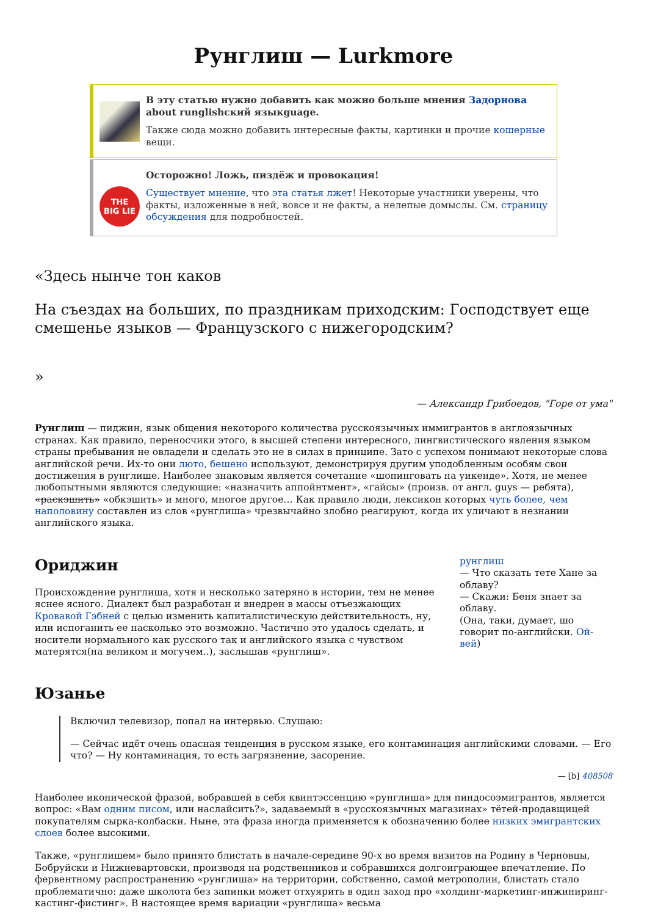Рунглиш — Lurkmore
В эту статью нужно добавить как можно больше мнения Задорнова about runglishский языкguage.
Также сюда можно добавить интересные факты, картинки и прочие кошерные вещи.
THE
BIG LIE
Осторожно! Ложь, пиздёж и провокация!
Существует мнение, что эта статья лжет! Некоторые участники уверены, что факты, изложенные в ней, вовсе и не факты, а нелепые домыслы. См. страницу обсуждения для подробностей.
«Здесь нынче тон каков
На съездах на больших, по праздникам приходским: Господствует еще смешенье языков — Французского с нижегородским?
»
— Александр Грибоедов, "Горе от ума"
Рунглиш — пиджин, язык общения некоторого количества русскоязычных иммигрантов в англоязычных странах. Как правило, переносчики этого, в высшей степени интересного, лингвистического явления языком страны пребывания не овладели и сделать это не в силах в принципе. Зато с успехом понимают некоторые слова английской речи. Их-то они люто, бешено используют, демонстрируя другим уподобленным особям свои достижения в рунглише. Наиболее знаковым является сочетание «шопинговать на уикенде». Хотя, не менее любопытными являются следующие: «назначить аппойнтмент», «гайсы» (произв. от англ. guys — ребята), «раскэшить» «обкэшить» и много, многое другое… Как правило люди, лексикон которых чуть более, чем наполовину составлен из слов «рунглиша» чрезвычайно злобно реагируют, когда их уличают в незнании английского языка.
Ориджин
Происхождение рунглиша, хотя и несколько затеряно в истории, тем не менее яснее ясного. Диалект был разработан и внедрен в массы отъезжающих Кровавой Гэбней с целью изменить капиталистическую действительность, ну, или испоганить ее насколько это возможно. Частично это удалось сделать, и носители нормального как русского так и английского языка с чувством матерятся(на великом и могучем..), заслышав «рунглиш».
рунглиш
— Что сказать тете Хане за облаву?
— Скажи: Беня знает за облаву.
(Она, таки, думает, шо говорит по-английски. Ой-вей)
Юзанье
Включил телевизор, попал на интервью. Слушаю:
— Сейчас идёт очень опасная тенденция в русском языке, его контаминация английскими словами. — Его что? — Ну контаминация, то есть загрязнение, засорение.
— [b] 408508
Наиболее иконической фразой, вобравшей в себя квинтэссенцию «рунглиша» для пиндосоэмигрантов, является вопрос: «Вам одним писом, или наслайсить?», задаваемый в «русскоязычных магазинах» тётей-продавщицей покупателям сырка-колбаски. Ныне, эта фраза иногда применяется к обозначению более низких эмигрантских слоев более высокими.
Также, «рунглишем» было принято блистать в начале-середине 90-х во время визитов на Родину в Черновцы, Бобруйски и Нижневартовски, производя на родственников и собравшихся долгоиграющее впечатление. По фервентному распространению «рунглиша» на территории, собственно, самой метрополии, блистать стало проблематично: даже школота без запинки может отхуярить в один заход про «холдинг-маркетинг-инжиниринг-кастинг-фистинг». В настоящее время вариации «рунглиша» весьма